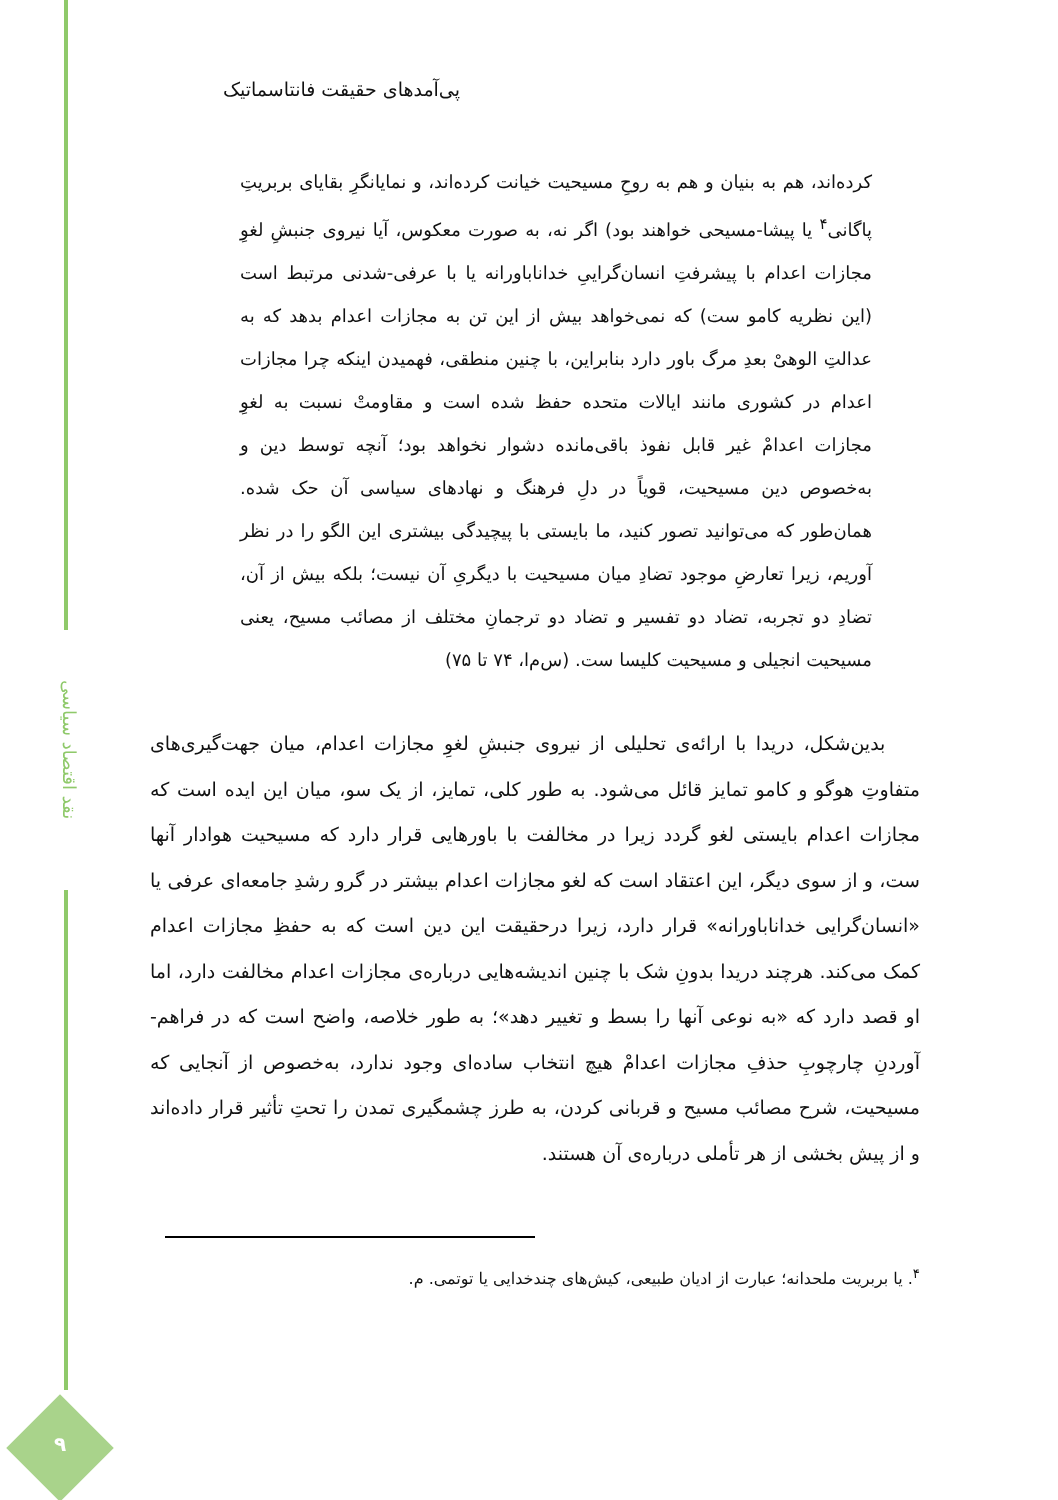نقد اقتصاد سیاسی
۹
پی‌آمدهای حقیقت فانتاسماتیک
کرده‌اند، هم به بنیان و هم به روحِ مسیحیت خیانت کرده‌اند، و نمایانگرِ بقایای بربریتِ پاگانی<sup>۴</sup> یا پیشا-مسیحی خواهند بود) اگر نه، به صورت معکوس، آیا نیروی جنبشِ لغوِ مجازات اعدام با پیشرفتِ انسان‌گراییِ خداناباورانه یا با عرفی-شدنی مرتبط است (این نظریه کامو ست) که نمی‌خواهد بیش از این تن به مجازات اعدام بدهد که به عدالتِ الوهیْ بعدِ مرگ باور دارد بنابراین، با چنین منطقی، فهمیدن اینکه چرا مجازات اعدام در کشوری مانند ایالات متحده حفظ شده است و مقاومتْ نسبت به لغوِ مجازات اعدامْ غیر قابل نفوذ باقی‌مانده دشوار نخواهد بود؛ آنچه توسط دین و به‌خصوص دین مسیحیت، قویاً در دلِ فرهنگ و نهادهای سیاسی آن حک شده. همان‌طور که می‌توانید تصور کنید، ما بایستی با پیچیدگی بیشتری این الگو را در نظر آوریم، زیرا تعارضِ موجود تضادِ میان مسیحیت با دیگریِ آن نیست؛ بلکه بیش از آن، تضادِ دو تجربه، تضاد دو تفسیر و تضاد دو ترجمانِ مختلف از مصائب مسیح، یعنی مسیحیت انجیلی و مسیحیت کلیسا ست. (س‌م‌ا، ۷۴ تا ۷۵)
بدین‌شکل، دریدا با ارائه‌ی تحلیلی از نیروی جنبشِ لغوِ مجازات اعدام، میان جهت‌گیری‌های متفاوتِ هوگو و کامو تمایز قائل می‌شود. به طور کلی، تمایز، از یک سو، میان این ایده است که مجازات اعدام بایستی لغو گردد زیرا در مخالفت با باورهایی قرار دارد که مسیحیت هوادار آنها ست، و از سوی دیگر، این اعتقاد است که لغو مجازات اعدام بیشتر در گرو رشدِ جامعه‌ای عرفی یا «انسان‌گرایی خداناباورانه» قرار دارد، زیرا درحقیقت این دین است که به حفظِ مجازات اعدام کمک می‌کند. هرچند دریدا بدونِ شک با چنین اندیشه‌هایی درباره‌ی مجازات اعدام مخالفت دارد، اما او قصد دارد که «به نوعی آنها را بسط و تغییر دهد»؛ به طور خلاصه، واضح است که در فراهم-آوردنِ چارچوبِ حذفِ مجازات اعدامْ هیچ انتخاب ساده‌ای وجود ندارد، به‌خصوص از آنجایی که مسیحیت، شرح مصائب مسیح و قربانی کردن، به طرز چشمگیری تمدن را تحتِ تأثیر قرار داده‌اند و از پیش بخشی از هر تأملی درباره‌ی آن هستند.
<sup>۴</sup>. یا بربریت ملحدانه؛ عبارت از ادیان طبیعی، کیش‌های چندخدایی یا توتمی. م.